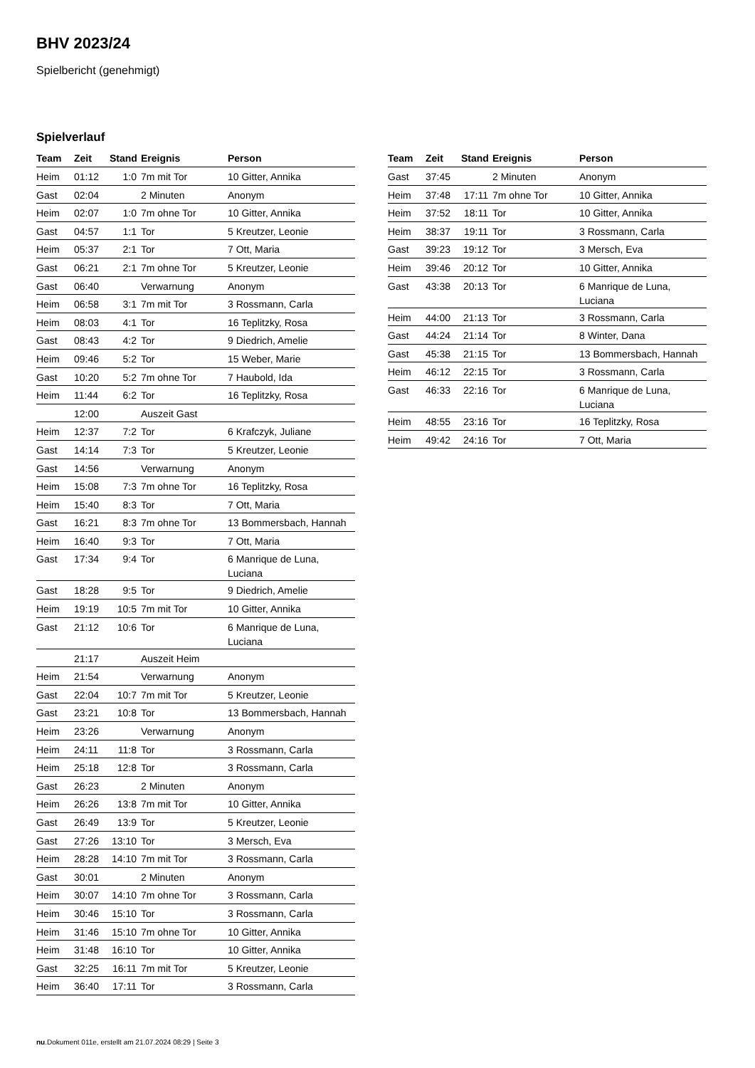BHV 2023/24
Spielbericht (genehmigt)
Spielverlauf
| Team | Zeit | Stand | Ereignis | Person |
| --- | --- | --- | --- | --- |
| Heim | 01:12 | 1:0 | 7m mit Tor | 10 Gitter, Annika |
| Gast | 02:04 | | 2 Minuten | Anonym |
| Heim | 02:07 | 1:0 | 7m ohne Tor | 10 Gitter, Annika |
| Gast | 04:57 | 1:1 | Tor | 5 Kreutzer, Leonie |
| Heim | 05:37 | 2:1 | Tor | 7 Ott, Maria |
| Gast | 06:21 | 2:1 | 7m ohne Tor | 5 Kreutzer, Leonie |
| Gast | 06:40 | | Verwarnung | Anonym |
| Heim | 06:58 | 3:1 | 7m mit Tor | 3 Rossmann, Carla |
| Heim | 08:03 | 4:1 | Tor | 16 Teplitzky, Rosa |
| Gast | 08:43 | 4:2 | Tor | 9 Diedrich, Amelie |
| Heim | 09:46 | 5:2 | Tor | 15 Weber, Marie |
| Gast | 10:20 | 5:2 | 7m ohne Tor | 7 Haubold, Ida |
| Heim | 11:44 | 6:2 | Tor | 16 Teplitzky, Rosa |
| | 12:00 | | Auszeit Gast | |
| Heim | 12:37 | 7:2 | Tor | 6 Krafczyk, Juliane |
| Gast | 14:14 | 7:3 | Tor | 5 Kreutzer, Leonie |
| Gast | 14:56 | | Verwarnung | Anonym |
| Heim | 15:08 | 7:3 | 7m ohne Tor | 16 Teplitzky, Rosa |
| Heim | 15:40 | 8:3 | Tor | 7 Ott, Maria |
| Gast | 16:21 | 8:3 | 7m ohne Tor | 13 Bommersbach, Hannah |
| Heim | 16:40 | 9:3 | Tor | 7 Ott, Maria |
| Gast | 17:34 | 9:4 | Tor | 6 Manrique de Luna, Luciana |
| Gast | 18:28 | 9:5 | Tor | 9 Diedrich, Amelie |
| Heim | 19:19 | 10:5 | 7m mit Tor | 10 Gitter, Annika |
| Gast | 21:12 | 10:6 | Tor | 6 Manrique de Luna, Luciana |
| | 21:17 | | Auszeit Heim | |
| Heim | 21:54 | | Verwarnung | Anonym |
| Gast | 22:04 | 10:7 | 7m mit Tor | 5 Kreutzer, Leonie |
| Gast | 23:21 | 10:8 | Tor | 13 Bommersbach, Hannah |
| Heim | 23:26 | | Verwarnung | Anonym |
| Heim | 24:11 | 11:8 | Tor | 3 Rossmann, Carla |
| Heim | 25:18 | 12:8 | Tor | 3 Rossmann, Carla |
| Gast | 26:23 | | 2 Minuten | Anonym |
| Heim | 26:26 | 13:8 | 7m mit Tor | 10 Gitter, Annika |
| Gast | 26:49 | 13:9 | Tor | 5 Kreutzer, Leonie |
| Gast | 27:26 | 13:10 | Tor | 3 Mersch, Eva |
| Heim | 28:28 | 14:10 | 7m mit Tor | 3 Rossmann, Carla |
| Gast | 30:01 | | 2 Minuten | Anonym |
| Heim | 30:07 | 14:10 | 7m ohne Tor | 3 Rossmann, Carla |
| Heim | 30:46 | 15:10 | Tor | 3 Rossmann, Carla |
| Heim | 31:46 | 15:10 | 7m ohne Tor | 10 Gitter, Annika |
| Heim | 31:48 | 16:10 | Tor | 10 Gitter, Annika |
| Gast | 32:25 | 16:11 | 7m mit Tor | 5 Kreutzer, Leonie |
| Heim | 36:40 | 17:11 | Tor | 3 Rossmann, Carla |
| Team | Zeit | Stand | Ereignis | Person |
| --- | --- | --- | --- | --- |
| Gast | 37:45 | | 2 Minuten | Anonym |
| Heim | 37:48 | 17:11 | 7m ohne Tor | 10 Gitter, Annika |
| Heim | 37:52 | 18:11 | Tor | 10 Gitter, Annika |
| Heim | 38:37 | 19:11 | Tor | 3 Rossmann, Carla |
| Gast | 39:23 | 19:12 | Tor | 3 Mersch, Eva |
| Heim | 39:46 | 20:12 | Tor | 10 Gitter, Annika |
| Gast | 43:38 | 20:13 | Tor | 6 Manrique de Luna, Luciana |
| Heim | 44:00 | 21:13 | Tor | 3 Rossmann, Carla |
| Gast | 44:24 | 21:14 | Tor | 8 Winter, Dana |
| Gast | 45:38 | 21:15 | Tor | 13 Bommersbach, Hannah |
| Heim | 46:12 | 22:15 | Tor | 3 Rossmann, Carla |
| Gast | 46:33 | 22:16 | Tor | 6 Manrique de Luna, Luciana |
| Heim | 48:55 | 23:16 | Tor | 16 Teplitzky, Rosa |
| Heim | 49:42 | 24:16 | Tor | 7 Ott, Maria |
nu.Dokument 011e, erstellt am 21.07.2024 08:29 | Seite 3